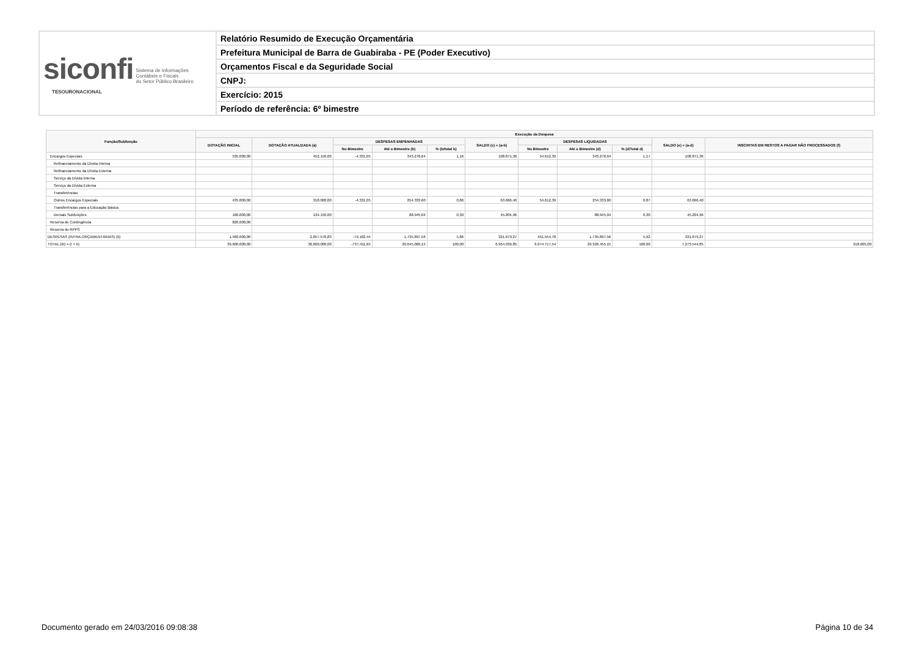| siconfi Sistema de Informações Contábeis e Fiscais do Setor Público Brasileiro TESOURONACIONAL | Relatório Resumido de Execução Orçamentária |
| | Prefeitura Municipal de Barra de Guabiraba - PE (Poder Executivo) |
| | Orçamentos Fiscal e da Seguridade Social |
| | CNPJ: |
| | Exercício: 2015 |
| | Período de referência: 6º bimestre |
| Função/Subfunção | Execução da Despesa | | | | | | | | | | |
| --- | --- | --- | --- | --- | --- | --- | --- | --- | --- | --- | --- |
| | DOTAÇÃO INICIAL | DOTAÇÃO ATUALIZADA (a) | DESPESAS EMPENHADAS | | | SALDO (c) = (a-b) | DESPESAS LIQUIDADAS | | | SALDO (e) = (a-d) | INSCRITAS EM RESTOS A PAGAR NÃO PROCESSADOS (f) |
| | | | No Bimestre | Até o Bimestre (b) | % (b/total b) | | No Bimestre | Até o Bimestre (d) | % (d/Total d) | | |
| Encargos Especiais | 535.000,00 | 452.150,00 | -4.331,05 | 343.278,64 | 1,16 | 108.871,36 | 54.612,39 | 343.278,64 | 1,17 | 108.871,36 | |
| Refinanciamento da Dívida Interna | | | | | | | | | | | |
| Refinanciamento da Dívida Externa | | | | | | | | | | | |
| Serviço da Dívida Interna | | | | | | | | | | | |
| Serviço da Dívida Externa | | | | | | | | | | | |
| Transferências | | | | | | | | | | | |
| Outros Encargos Especiais | 435.000,00 | 318.000,00 | -4.331,05 | 254.333,60 | 0,86 | 63.666,40 | 54.612,39 | 254.333,60 | 0,87 | 63.666,40 | |
| Transferências para a Educação Básica | | | | | | | | | | | |
| Demais Subfunções | 100.000,00 | 134.150,00 | | 88.945,04 | 0,30 | 45.204,96 | | 88.945,04 | 0,30 | 45.204,96 | |
| Reserva de Contingência | 820.000,00 | | | | | | | | | | |
| Reserva do RPPS | | | | | | | | | | | |
| DESPESAS (INTRA-ORÇAMENTÁRIAS) (II) | 1.560.000,00 | 2.057.576,83 | -79.102,44 | 1.735.897,56 | 5,86 | 321.679,27 | 451.554,78 | 1.735.897,56 | 5,92 | 321.679,27 | |
| TOTAL (III) = (I + II) | 36.600.000,00 | 36.600.000,00 | -737.411,65 | 29.645.060,15 | 100,00 | 6.954.939,85 | 6.974.717,54 | 29.326.455,15 | 100,00 | 7.273.544,85 | 318.605,00 |
Documento gerado em 24/03/2016 09:08:38 Página 10 de 34